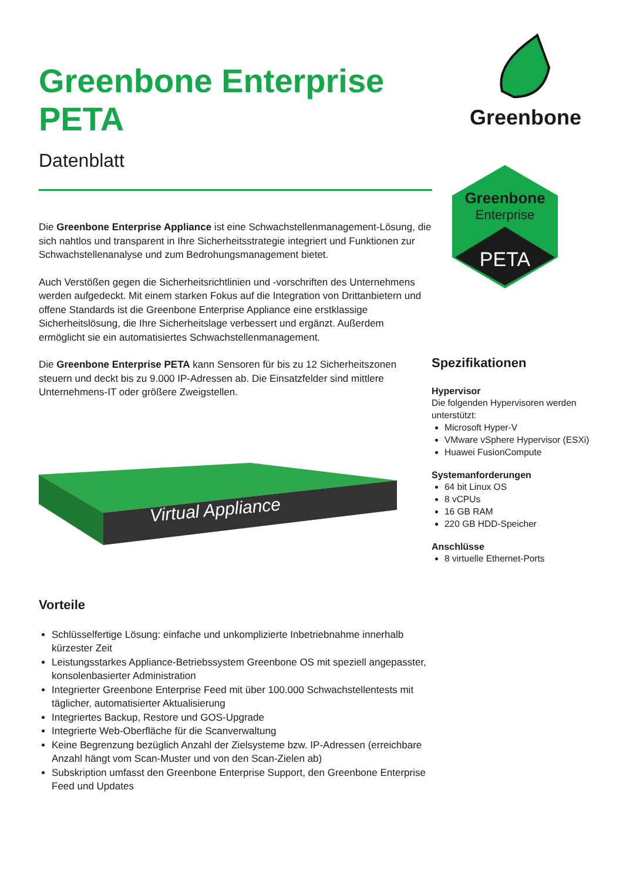Greenbone Enterprise PETA
Datenblatt
Die Greenbone Enterprise Appliance ist eine Schwachstellenmanagement-Lösung, die sich nahtlos und transparent in Ihre Sicherheitsstrategie integriert und Funktionen zur Schwachstellenanalyse und zum Bedrohungsmanagement bietet.
Auch Verstößen gegen die Sicherheitsrichtlinien und -vorschriften des Unternehmens werden aufgedeckt. Mit einem starken Fokus auf die Integration von Drittanbietern und offene Standards ist die Greenbone Enterprise Appliance eine erstklassige Sicherheitslösung, die Ihre Sicherheitslage verbessert und ergänzt. Außerdem ermöglicht sie ein automatisiertes Schwachstellenmanagement.
Die Greenbone Enterprise PETA kann Sensoren für bis zu 12 Sicherheitszonen steuern und deckt bis zu 9.000 IP-Adressen ab. Die Einsatzfelder sind mittlere Unternehmens-IT oder größere Zweigstellen.
Virtual Appliance
Vorteile
Schlüsselfertige Lösung: einfache und unkomplizierte Inbetriebnahme innerhalb kürzester Zeit
Leistungsstarkes Appliance-Betriebssystem Greenbone OS mit speziell angepasster, konsolenbasierter Administration
Integrierter Greenbone Enterprise Feed mit über 100.000 Schwachstellentests mit täglicher, automatisierter Aktualisierung
Integriertes Backup, Restore und GOS-Upgrade
Integrierte Web-Oberfläche für die Scanverwaltung
Keine Begrenzung bezüglich Anzahl der Zielsysteme bzw. IP-Adressen (erreichbare Anzahl hängt vom Scan-Muster und von den Scan-Zielen ab)
Subskription umfasst den Greenbone Enterprise Support, den Greenbone Enterprise Feed und Updates
Greenbone
Greenbone
Enterprise
PETA
Spezifikationen
Hypervisor
Die folgenden Hypervisoren werden unterstützt:
Microsoft Hyper-V
VMware vSphere Hypervisor (ESXi)
Huawei FusionCompute
Systemanforderungen
64 bit Linux OS
8 vCPUs
16 GB RAM
220 GB HDD-Speicher
Anschlüsse
8 virtuelle Ethernet-Ports